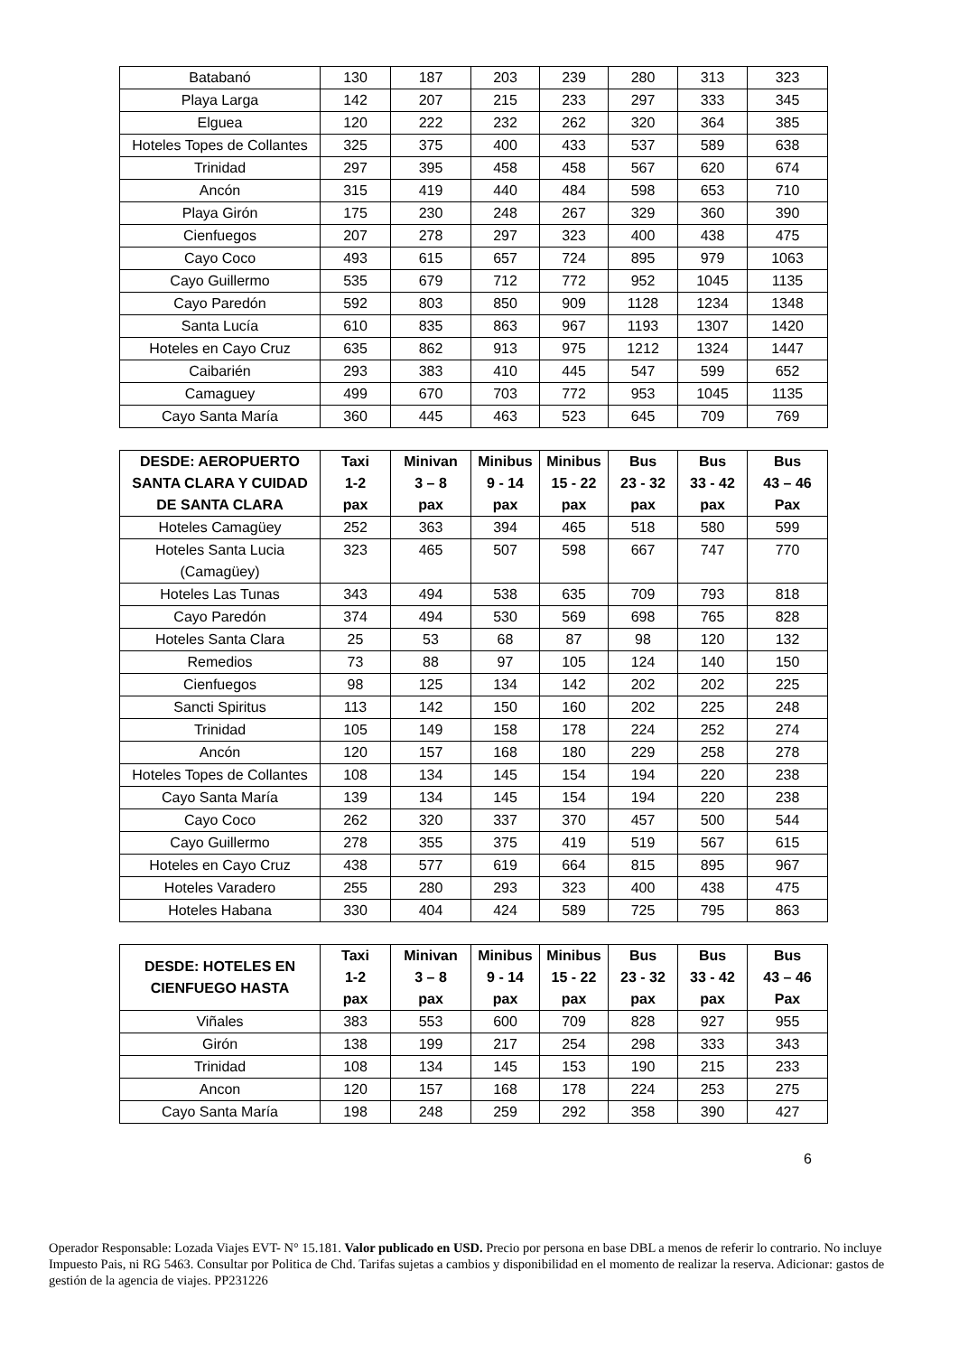| Batabanó | 130 | 187 | 203 | 239 | 280 | 313 | 323 |
| Playa Larga | 142 | 207 | 215 | 233 | 297 | 333 | 345 |
| Elguea | 120 | 222 | 232 | 262 | 320 | 364 | 385 |
| Hoteles Topes de Collantes | 325 | 375 | 400 | 433 | 537 | 589 | 638 |
| Trinidad | 297 | 395 | 458 | 458 | 567 | 620 | 674 |
| Ancón | 315 | 419 | 440 | 484 | 598 | 653 | 710 |
| Playa Girón | 175 | 230 | 248 | 267 | 329 | 360 | 390 |
| Cienfuegos | 207 | 278 | 297 | 323 | 400 | 438 | 475 |
| Cayo Coco | 493 | 615 | 657 | 724 | 895 | 979 | 1063 |
| Cayo Guillermo | 535 | 679 | 712 | 772 | 952 | 1045 | 1135 |
| Cayo Paredón | 592 | 803 | 850 | 909 | 1128 | 1234 | 1348 |
| Santa Lucía | 610 | 835 | 863 | 967 | 1193 | 1307 | 1420 |
| Hoteles en Cayo Cruz | 635 | 862 | 913 | 975 | 1212 | 1324 | 1447 |
| Caibarién | 293 | 383 | 410 | 445 | 547 | 599 | 652 |
| Camaguey | 499 | 670 | 703 | 772 | 953 | 1045 | 1135 |
| Cayo Santa María | 360 | 445 | 463 | 523 | 645 | 709 | 769 |
| DESDE: AEROPUERTO SANTA CLARA Y CUIDAD DE SANTA CLARA | Taxi 1-2 pax | Minivan 3 – 8 pax | Minibus 9 - 14 pax | Minibus 15 - 22 pax | Bus 23 - 32 pax | Bus 33 - 42 pax | Bus 43 – 46 Pax |
| --- | --- | --- | --- | --- | --- | --- | --- |
| Hoteles Camagüey | 252 | 363 | 394 | 465 | 518 | 580 | 599 |
| Hoteles Santa Lucia (Camagüey) | 323 | 465 | 507 | 598 | 667 | 747 | 770 |
| Hoteles Las Tunas | 343 | 494 | 538 | 635 | 709 | 793 | 818 |
| Cayo Paredón | 374 | 494 | 530 | 569 | 698 | 765 | 828 |
| Hoteles Santa Clara | 25 | 53 | 68 | 87 | 98 | 120 | 132 |
| Remedios | 73 | 88 | 97 | 105 | 124 | 140 | 150 |
| Cienfuegos | 98 | 125 | 134 | 142 | 202 | 202 | 225 |
| Sancti Spiritus | 113 | 142 | 150 | 160 | 202 | 225 | 248 |
| Trinidad | 105 | 149 | 158 | 178 | 224 | 252 | 274 |
| Ancón | 120 | 157 | 168 | 180 | 229 | 258 | 278 |
| Hoteles Topes de Collantes | 108 | 134 | 145 | 154 | 194 | 220 | 238 |
| Cayo Santa María | 139 | 134 | 145 | 154 | 194 | 220 | 238 |
| Cayo Coco | 262 | 320 | 337 | 370 | 457 | 500 | 544 |
| Cayo Guillermo | 278 | 355 | 375 | 419 | 519 | 567 | 615 |
| Hoteles en Cayo Cruz | 438 | 577 | 619 | 664 | 815 | 895 | 967 |
| Hoteles Varadero | 255 | 280 | 293 | 323 | 400 | 438 | 475 |
| Hoteles Habana | 330 | 404 | 424 | 589 | 725 | 795 | 863 |
| DESDE: HOTELES EN CIENFUEGO HASTA | Taxi 1-2 pax | Minivan 3 – 8 pax | Minibus 9 - 14 pax | Minibus 15 - 22 pax | Bus 23 - 32 pax | Bus 33 - 42 pax | Bus 43 – 46 Pax |
| --- | --- | --- | --- | --- | --- | --- | --- |
| Viñales | 383 | 553 | 600 | 709 | 828 | 927 | 955 |
| Girón | 138 | 199 | 217 | 254 | 298 | 333 | 343 |
| Trinidad | 108 | 134 | 145 | 153 | 190 | 215 | 233 |
| Ancon | 120 | 157 | 168 | 178 | 224 | 253 | 275 |
| Cayo Santa María | 198 | 248 | 259 | 292 | 358 | 390 | 427 |
6
Operador Responsable: Lozada Viajes EVT- N° 15.181. Valor publicado en USD. Precio por persona en base DBL a menos de referir lo contrario. No incluye Impuesto Pais, ni RG 5463. Consultar por Politica de Chd. Tarifas sujetas a cambios y disponibilidad en el momento de realizar la reserva. Adicionar: gastos de gestión de la agencia de viajes. PP231226